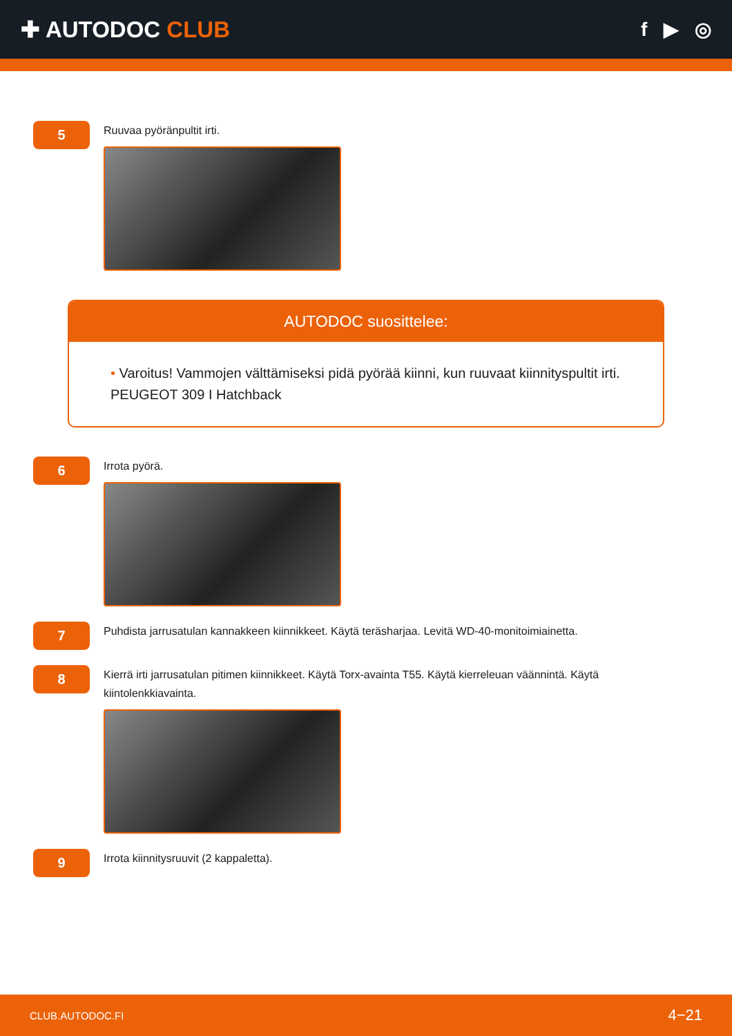✚ AUTODOC CLUB
f ▶ ◎
5
Ruuvaa pyöränpultit irti.
AUTODOC suosittelee:
• Varoitus! Vammojen välttämiseksi pidä pyörää kiinni, kun ruuvaat kiinnityspultit irti. PEUGEOT 309 I Hatchback
6
Irrota pyörä.
7
Puhdista jarrusatulan kannakkeen kiinnikkeet. Käytä teräsharjaa. Levitä WD-40-monitoimiainetta.
8
Kierrä irti jarrusatulan pitimen kiinnikkeet. Käytä Torx-avainta T55. Käytä kierreleuan väännintä. Käytä kiintolenkkiavainta.
9
Irrota kiinnitysruuvit (2 kappaletta).
CLUB.AUTODOC.FI 4−21